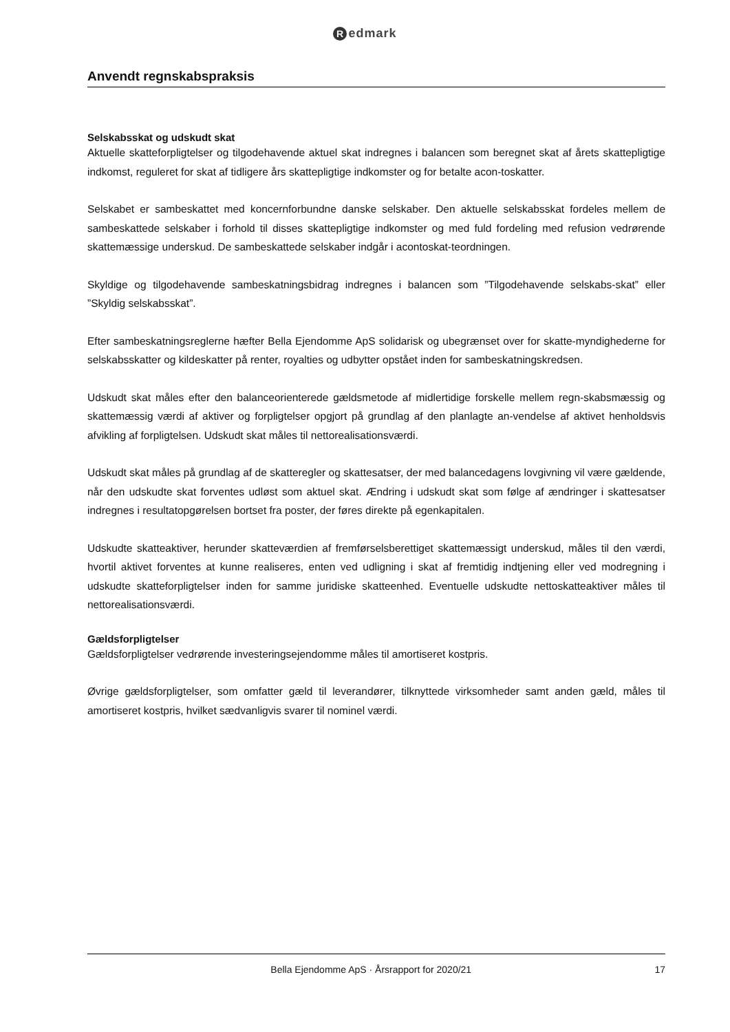Redmark
Anvendt regnskabspraksis
Selskabsskat og udskudt skat
Aktuelle skatteforpligtelser og tilgodehavende aktuel skat indregnes i balancen som beregnet skat af årets skattepligtige indkomst, reguleret for skat af tidligere års skattepligtige indkomster og for betalte acon-toskatter.
Selskabet er sambeskattet med koncernforbundne danske selskaber. Den aktuelle selskabsskat fordeles mellem de sambeskattede selskaber i forhold til disses skattepligtige indkomster og med fuld fordeling med refusion vedrørende skattemæssige underskud. De sambeskattede selskaber indgår i acontoskat-teordningen.
Skyldige og tilgodehavende sambeskatningsbidrag indregnes i balancen som ”Tilgodehavende selskabs-skat” eller ”Skyldig selskabsskat”.
Efter sambeskatningsreglerne hæfter Bella Ejendomme ApS solidarisk og ubegrænset over for skatte-myndighederne for selskabsskatter og kildeskatter på renter, royalties og udbytter opstået inden for sambeskatningskredsen.
Udskudt skat måles efter den balanceorienterede gældsmetode af midlertidige forskelle mellem regn-skabsmæssig og skattemæssig værdi af aktiver og forpligtelser opgjort på grundlag af den planlagte an-vendelse af aktivet henholdsvis afvikling af forpligtelsen. Udskudt skat måles til nettorealisationsværdi.
Udskudt skat måles på grundlag af de skatteregler og skattesatser, der med balancedagens lovgivning vil være gældende, når den udskudte skat forventes udløst som aktuel skat. Ændring i udskudt skat som følge af ændringer i skattesatser indregnes i resultatopgørelsen bortset fra poster, der føres direkte på egenkapitalen.
Udskudte skatteaktiver, herunder skatteværdien af fremførselsberettiget skattemæssigt underskud, måles til den værdi, hvortil aktivet forventes at kunne realiseres, enten ved udligning i skat af fremtidig indtjening eller ved modregning i udskudte skatteforpligtelser inden for samme juridiske skatteenhed. Eventuelle udskudte nettoskatteaktiver måles til nettorealisationsværdi.
Gældsforpligtelser
Gældsforpligtelser vedrørende investeringsejendomme måles til amortiseret kostpris.
Øvrige gældsforpligtelser, som omfatter gæld til leverandører, tilknyttede virksomheder samt anden gæld, måles til amortiseret kostpris, hvilket sædvanligvis svarer til nominel værdi.
Bella Ejendomme ApS · Årsrapport for 2020/21
17